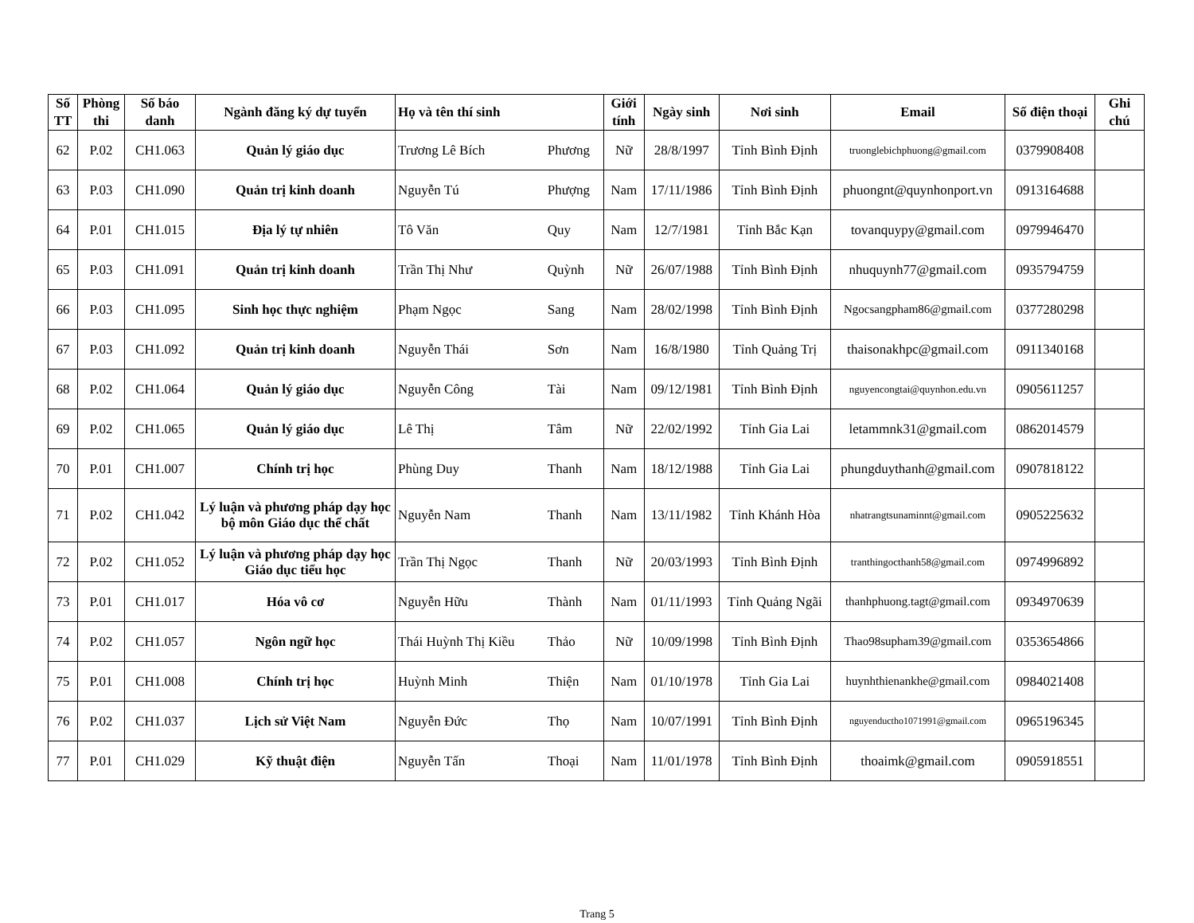| Số TT | Phòng thi | Số báo danh | Ngành đăng ký dự tuyển | Họ và tên thí sinh | | Giới tính | Ngày sinh | Nơi sinh | Email | Số điện thoại | Ghi chú |
| --- | --- | --- | --- | --- | --- | --- | --- | --- | --- | --- | --- |
| 62 | P.02 | CH1.063 | Quản lý giáo dục | Trương Lê Bích | Phương | Nữ | 28/8/1997 | Tỉnh Bình Định | truonglebichphuong@gmail.com | 0379908408 | |
| 63 | P.03 | CH1.090 | Quản trị kinh doanh | Nguyễn Tú | Phượng | Nam | 17/11/1986 | Tỉnh Bình Định | phuongnt@quynhonport.vn | 0913164688 | |
| 64 | P.01 | CH1.015 | Địa lý tự nhiên | Tô Văn | Quy | Nam | 12/7/1981 | Tỉnh Bắc Kạn | tovanquypy@gmail.com | 0979946470 | |
| 65 | P.03 | CH1.091 | Quản trị kinh doanh | Trần Thị Như | Quỳnh | Nữ | 26/07/1988 | Tỉnh Bình Định | nhuquynh77@gmail.com | 0935794759 | |
| 66 | P.03 | CH1.095 | Sinh học thực nghiệm | Phạm Ngọc | Sang | Nam | 28/02/1998 | Tỉnh Bình Định | Ngocsangpham86@gmail.com | 0377280298 | |
| 67 | P.03 | CH1.092 | Quản trị kinh doanh | Nguyễn Thái | Sơn | Nam | 16/8/1980 | Tỉnh Quảng Trị | thaisonakhpc@gmail.com | 0911340168 | |
| 68 | P.02 | CH1.064 | Quản lý giáo dục | Nguyễn Công | Tài | Nam | 09/12/1981 | Tỉnh Bình Định | nguyencongtai@quynhon.edu.vn | 0905611257 | |
| 69 | P.02 | CH1.065 | Quản lý giáo dục | Lê Thị | Tâm | Nữ | 22/02/1992 | Tỉnh Gia Lai | letammnk31@gmail.com | 0862014579 | |
| 70 | P.01 | CH1.007 | Chính trị học | Phùng Duy | Thanh | Nam | 18/12/1988 | Tỉnh Gia Lai | phungduythanh@gmail.com | 0907818122 | |
| 71 | P.02 | CH1.042 | Lý luận và phương pháp dạy học bộ môn Giáo dục thể chất | Nguyễn Nam | Thanh | Nam | 13/11/1982 | Tỉnh Khánh Hòa | nhatrangtsunaminnt@gmail.com | 0905225632 | |
| 72 | P.02 | CH1.052 | Lý luận và phương pháp dạy học Giáo dục tiểu học | Trần Thị Ngọc | Thanh | Nữ | 20/03/1993 | Tỉnh Bình Định | tranthingocthanh58@gmail.com | 0974996892 | |
| 73 | P.01 | CH1.017 | Hóa vô cơ | Nguyễn Hữu | Thành | Nam | 01/11/1993 | Tỉnh Quảng Ngãi | thanhphuong.tagt@gmail.com | 0934970639 | |
| 74 | P.02 | CH1.057 | Ngôn ngữ học | Thái Huỳnh Thị Kiều | Thảo | Nữ | 10/09/1998 | Tỉnh Bình Định | Thao98supham39@gmail.com | 0353654866 | |
| 75 | P.01 | CH1.008 | Chính trị học | Huỳnh Minh | Thiện | Nam | 01/10/1978 | Tỉnh Gia Lai | huynhthienankhe@gmail.com | 0984021408 | |
| 76 | P.02 | CH1.037 | Lịch sử Việt Nam | Nguyễn Đức | Thọ | Nam | 10/07/1991 | Tỉnh Bình Định | nguyenductho1071991@gmail.com | 0965196345 | |
| 77 | P.01 | CH1.029 | Kỹ thuật điện | Nguyễn Tấn | Thoại | Nam | 11/01/1978 | Tỉnh Bình Định | thoaimk@gmail.com | 0905918551 | |
Trang 5